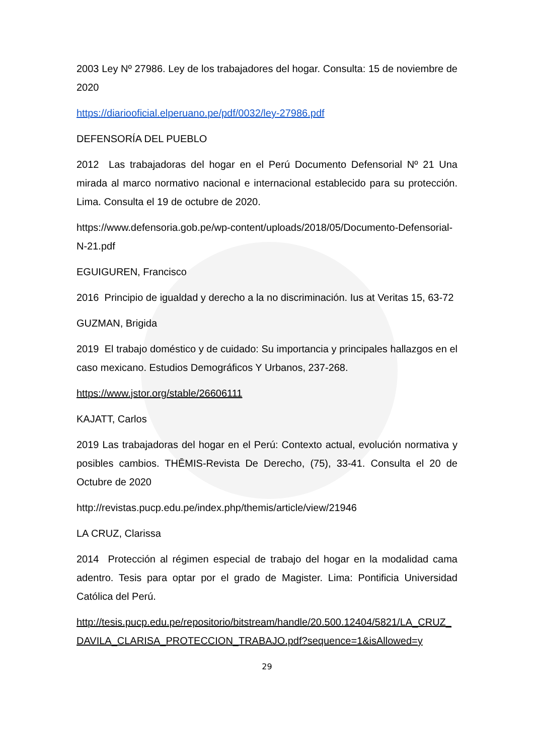2003 Ley Nº 27986. Ley de los trabajadores del hogar. Consulta: 15 de noviembre de 2020
https://diariooficial.elperuano.pe/pdf/0032/ley-27986.pdf
DEFENSORÍA DEL PUEBLO
2012 Las trabajadoras del hogar en el Perú Documento Defensorial Nº 21 Una mirada al marco normativo nacional e internacional establecido para su protección. Lima. Consulta el 19 de octubre de 2020.
https://www.defensoria.gob.pe/wp-content/uploads/2018/05/Documento-Defensorial-N-21.pdf
EGUIGUREN, Francisco
2016 Principio de igualdad y derecho a la no discriminación. Ius at Veritas 15, 63-72
GUZMAN, Brigida
2019 El trabajo doméstico y de cuidado: Su importancia y principales hallazgos en el caso mexicano. Estudios Demográficos Y Urbanos, 237-268.
https://www.jstor.org/stable/26606111
KAJATT, Carlos
2019 Las trabajadoras del hogar en el Perú: Contexto actual, evolución normativa y posibles cambios. THĒMIS-Revista De Derecho, (75), 33-41. Consulta el 20 de Octubre de 2020
http://revistas.pucp.edu.pe/index.php/themis/article/view/21946
LA CRUZ, Clarissa
2014 Protección al régimen especial de trabajo del hogar en la modalidad cama adentro. Tesis para optar por el grado de Magister. Lima: Pontificia Universidad Católica del Perú.
http://tesis.pucp.edu.pe/repositorio/bitstream/handle/20.500.12404/5821/LA_CRUZ_DAVILA_CLARISA_PROTECCION_TRABAJO.pdf?sequence=1&isAllowed=y
29